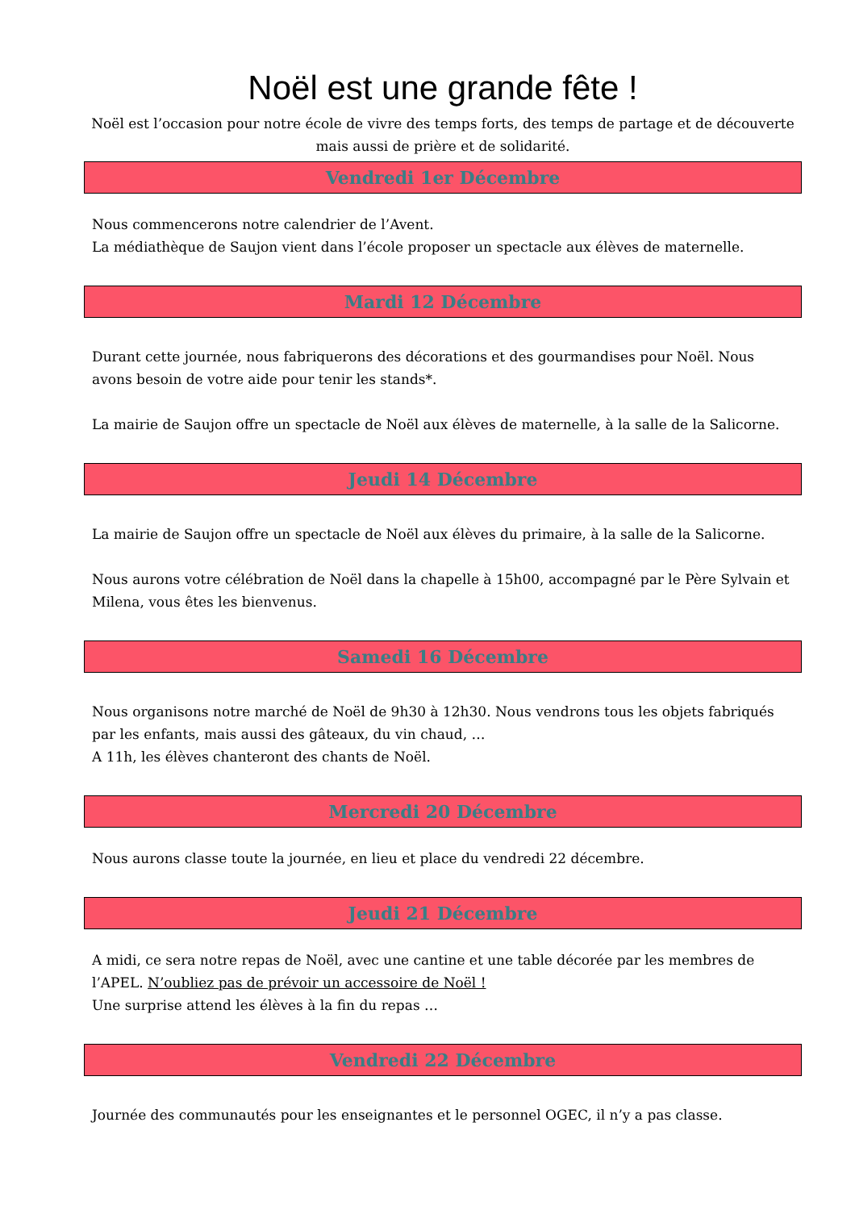Noël est une grande fête !
Noël est l’occasion pour notre école de vivre des temps forts, des temps de partage et de découverte mais aussi de prière et de solidarité.
Vendredi 1er Décembre
Nous commencerons notre calendrier de l’Avent.
La médiathèque de Saujon vient dans l’école proposer un spectacle aux élèves de maternelle.
Mardi 12 Décembre
Durant cette journée, nous fabriquerons des décorations et des gourmandises pour Noël. Nous avons besoin de votre aide pour tenir les stands*.
La mairie de Saujon offre un spectacle de Noël aux élèves de maternelle, à la salle de la Salicorne.
Jeudi 14 Décembre
La mairie de Saujon offre un spectacle de Noël aux élèves du primaire, à la salle de la Salicorne.
Nous aurons votre célébration de Noël dans la chapelle à 15h00, accompagné par le Père Sylvain et Milena, vous êtes les bienvenus.
Samedi 16 Décembre
Nous organisons notre marché de Noël de 9h30 à 12h30. Nous vendrons tous les objets fabriqués par les enfants, mais aussi des gâteaux, du vin chaud, …
A 11h, les élèves chanteront des chants de Noël.
Mercredi 20 Décembre
Nous aurons classe toute la journée, en lieu et place du vendredi 22 décembre.
Jeudi 21 Décembre
A midi, ce sera notre repas de Noël, avec une cantine et une table décorée par les membres de l’APEL. N’oubliez pas de prévoir un accessoire de Noël !
Une surprise attend les élèves à la fin du repas …
Vendredi 22 Décembre
Journée des communautés pour les enseignantes et le personnel OGEC, il n’y a pas classe.